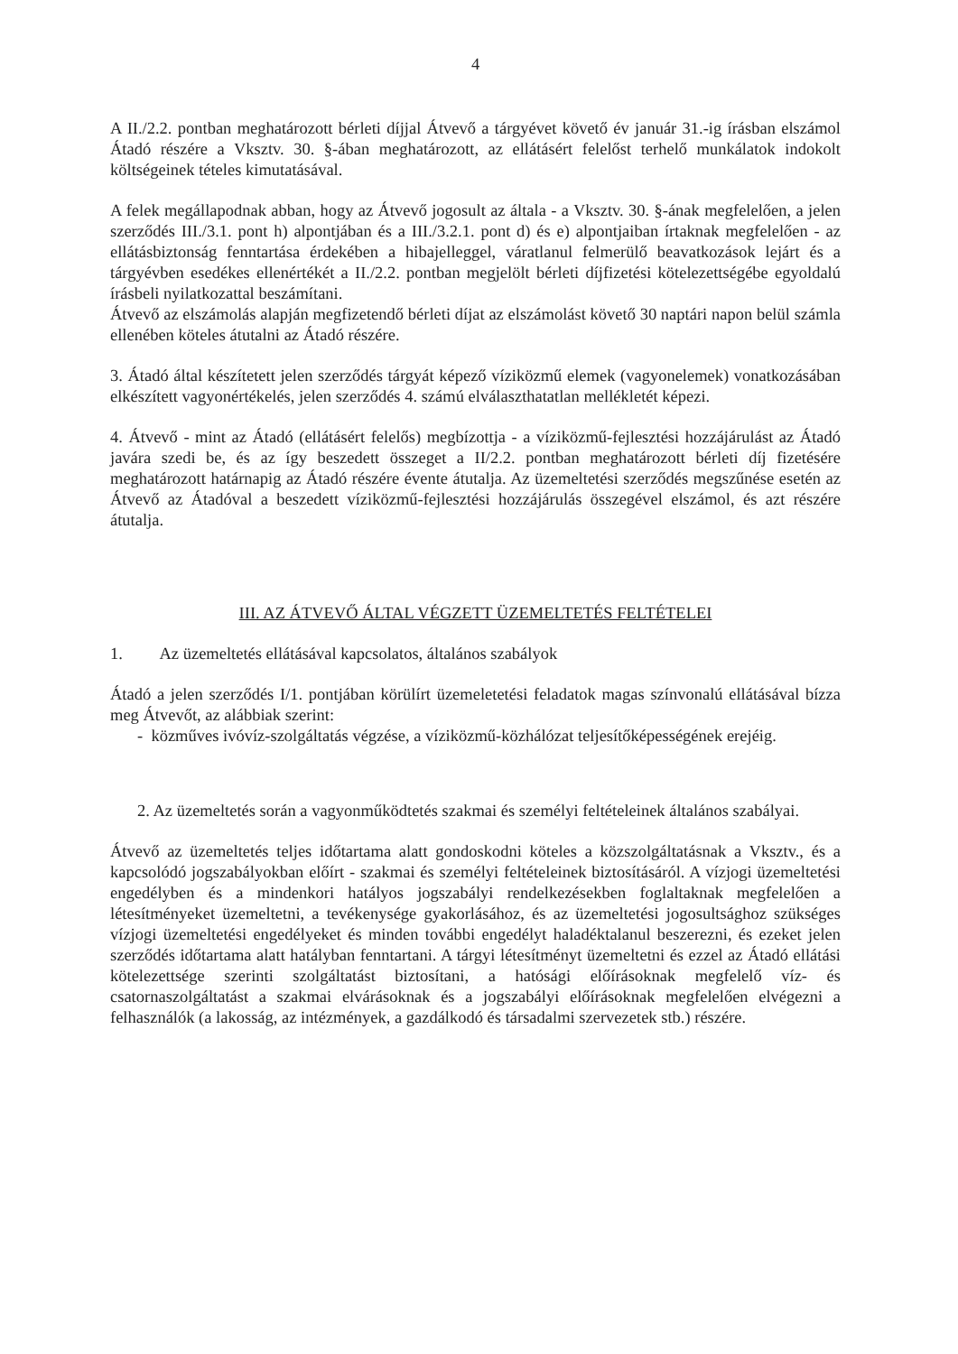4
A II./2.2. pontban meghatározott bérleti díjjal Átvevő a tárgyévet követő év január 31.-ig írásban elszámol Átadó részére a Vksztv. 30. §-ában meghatározott, az ellátásért felelőst terhelő munkálatok indokolt költségeinek tételes kimutatásával.
A felek megállapodnak abban, hogy az Átvevő jogosult az általa - a Vksztv. 30. §-ának megfelelően, a jelen szerződés III./3.1. pont h) alpontjában és a III./3.2.1. pont d) és e) alpontjaiban írtaknak megfelelően - az ellátásbiztonság fenntartása érdekében a hibajelleggel, váratlanul felmerülő beavatkozások lejárt és a tárgyévben esedékes ellenértékét a II./2.2. pontban megjelölt bérleti díjfizetési kötelezettségébe egyoldalú írásbeli nyilatkozattal beszámítani.
Átvevő az elszámolás alapján megfizetendő bérleti díjat az elszámolást követő 30 naptári napon belül számla ellenében köteles átutalni az Átadó részére.
3. Átadó által készítetett jelen szerződés tárgyát képező víziközmű elemek (vagyonelemek) vonatkozásában elkészített vagyonértékelés, jelen szerződés 4. számú elválaszthatatlan mellékletét képezi.
4. Átvevő - mint az Átadó (ellátásért felelős) megbízottja - a víziközmű-fejlesztési hozzájárulást az Átadó javára szedi be, és az így beszedett összeget a II/2.2. pontban meghatározott bérleti díj fizetésére meghatározott határnapig az Átadó részére évente átutalja. Az üzemeltetési szerződés megszűnése esetén az Átvevő az Átadóval a beszedett víziközmű-fejlesztési hozzájárulás összegével elszámol, és azt részére átutalja.
III. AZ ÁTVEVŐ ÁLTAL VÉGZETT ÜZEMELTETÉS FELTÉTELEI
1. Az üzemeltetés ellátásával kapcsolatos, általános szabályok
Átadó a jelen szerződés I/1. pontjában körülírt üzemeletetési feladatok magas színvonalú ellátásával bízza meg Átvevőt, az alábbiak szerint:
- közműves ivóvíz-szolgáltatás végzése, a víziközmű-közhálózat teljesítőképességének erejéig.
2. Az üzemeltetés során a vagyonműködtetés szakmai és személyi feltételeinek általános szabályai.
Átvevő az üzemeltetés teljes időtartama alatt gondoskodni köteles a közszolgáltatásnak a Vksztv., és a kapcsolódó jogszabályokban előírt - szakmai és személyi feltételeinek biztosításáról. A vízjogi üzemeltetési engedélyben és a mindenkori hatályos jogszabályi rendelkezésekben foglaltaknak megfelelően a létesítményeket üzemeltetni, a tevékenysége gyakorlásához, és az üzemeltetési jogosultsághoz szükséges vízjogi üzemeltetési engedélyeket és minden további engedélyt haladéktalanul beszerezni, és ezeket jelen szerződés időtartama alatt hatályban fenntartani. A tárgyi létesítményt üzemeltetni és ezzel az Átadó ellátási kötelezettsége szerinti szolgáltatást biztosítani, a hatósági előírásoknak megfelelő víz- és csatornaszolgáltatást a szakmai elvárásoknak és a jogszabályi előírásoknak megfelelően elvégezni a felhasználók (a lakosság, az intézmények, a gazdálkodó és társadalmi szervezetek stb.) részére.